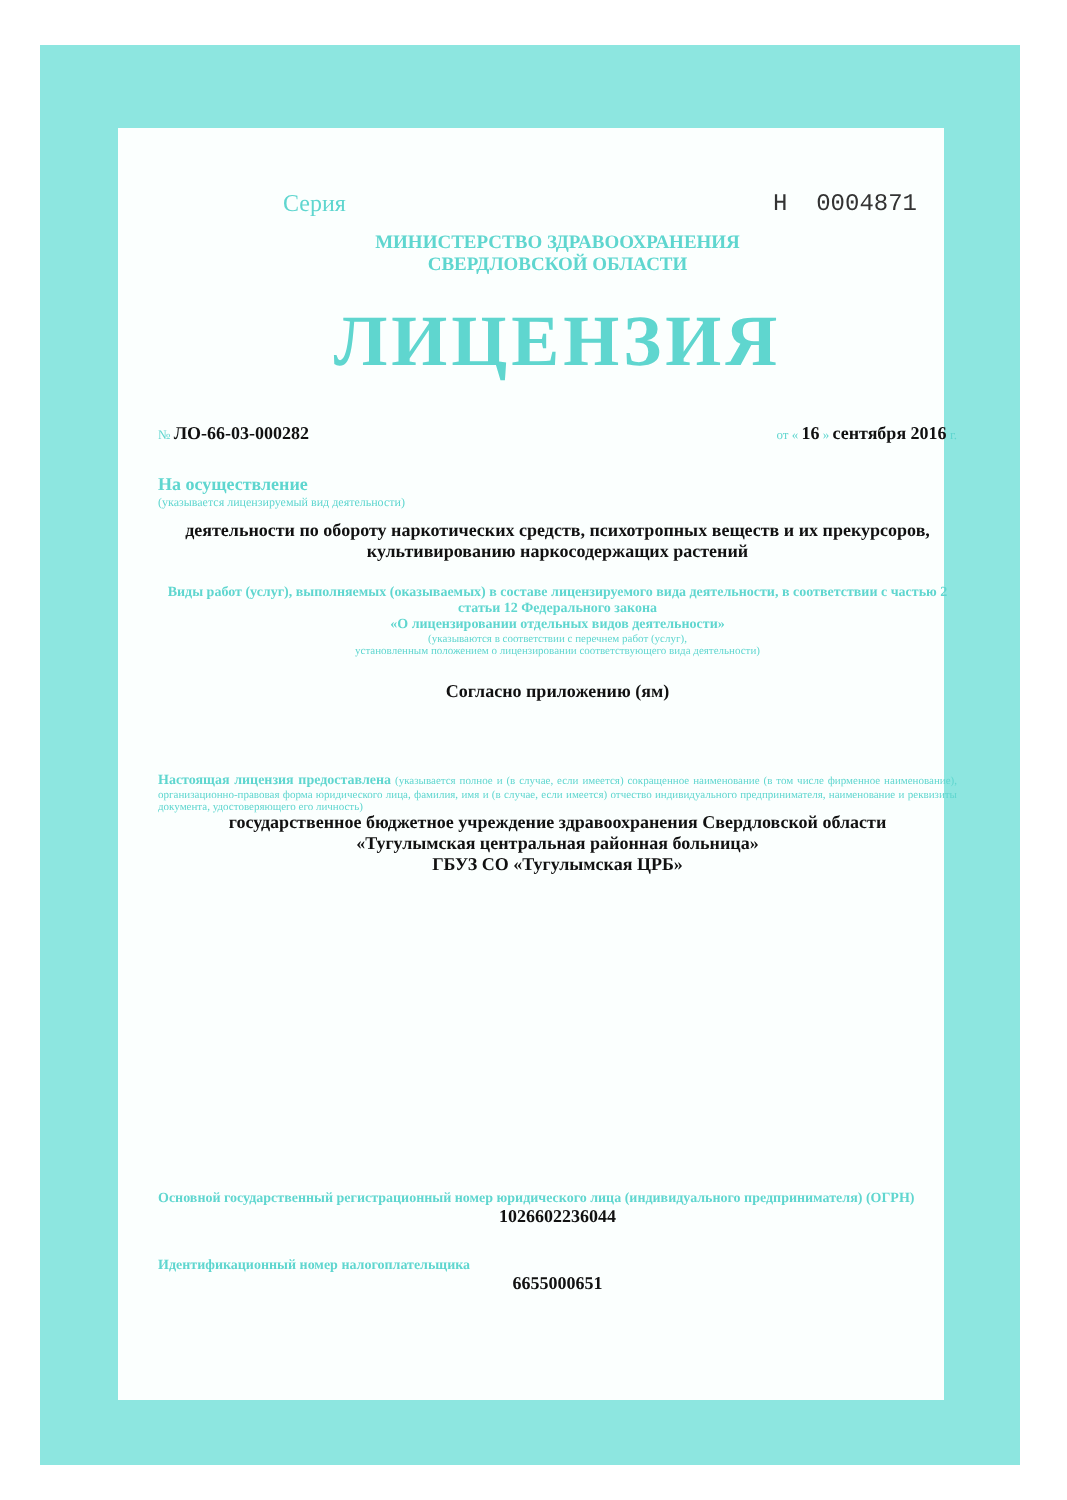Серия Н 0004871
МИНИСТЕРСТВО ЗДРАВООХРАНЕНИЯ
СВЕРДЛОВСКОЙ ОБЛАСТИ
ЛИЦЕНЗИЯ
№ ЛО-66-03-000282 от « 16 » сентября 2016 г.
На осуществление
(указывается лицензируемый вид деятельности)
деятельности по обороту наркотических средств, психотропных веществ и их прекурсоров, культивированию наркосодержащих растений
Виды работ (услуг), выполняемых (оказываемых) в составе лицензируемого вида деятельности, в соответствии с частью 2 статьи 12 Федерального закона
«О лицензировании отдельных видов деятельности»
(указываются в соответствии с перечнем работ (услуг),
установленным положением о лицензировании соответствующего вида деятельности)
Согласно приложению (ям)
Настоящая лицензия предоставлена (указывается полное и (в случае, если имеется) сокращенное наименование (в том числе фирменное наименование), организационно-правовая форма юридического лица, фамилия, имя и (в случае, если имеется) отчество индивидуального предпринимателя, наименование и реквизиты документа, удостоверяющего его личность)
государственное бюджетное учреждение здравоохранения Свердловской области
«Тугулымская центральная районная больница»
ГБУЗ СО «Тугулымская ЦРБ»
Основной государственный регистрационный номер юридического лица (индивидуального предпринимателя) (ОГРН)
1026602236044
Идентификационный номер налогоплательщика
6655000651